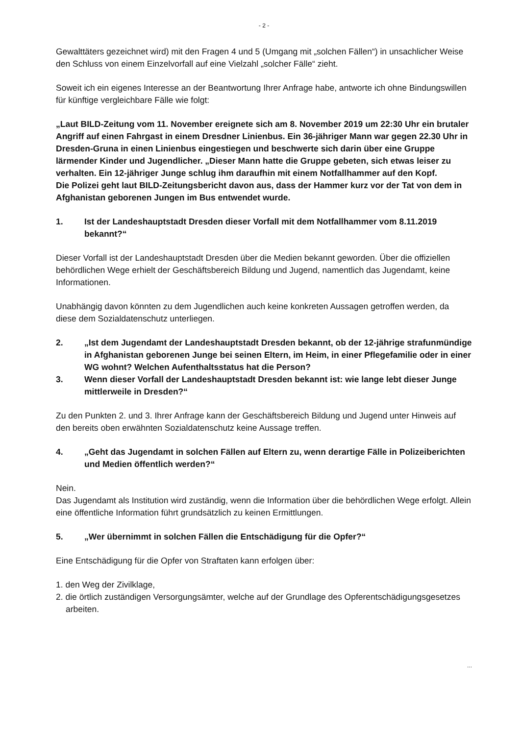- 2 -
Gewalttäters gezeichnet wird) mit den Fragen 4 und 5 (Umgang mit „solchen Fällen“) in unsachlicher Weise den Schluss von einem Einzelvorfall auf eine Vielzahl „solcher Fälle“ zieht.
Soweit ich ein eigenes Interesse an der Beantwortung Ihrer Anfrage habe, antworte ich ohne Bindungswillen für künftige vergleichbare Fälle wie folgt:
„Laut BILD-Zeitung vom 11. November ereignete sich am 8. November 2019 um 22:30 Uhr ein brutaler Angriff auf einen Fahrgast in einem Dresdner Linienbus. Ein 36-jähriger Mann war gegen 22.30 Uhr in Dresden-Gruna in einen Linienbus eingestiegen und beschwerte sich darin über eine Gruppe lärmender Kinder und Jugendlicher. „Dieser Mann hatte die Gruppe gebeten, sich etwas leiser zu verhalten. Ein 12-jähriger Junge schlug ihm daraufhin mit einem Notfallhammer auf den Kopf.
Die Polizei geht laut BILD-Zeitungsbericht davon aus, dass der Hammer kurz vor der Tat von dem in Afghanistan geborenen Jungen im Bus entwendet wurde.
1. Ist der Landeshauptstadt Dresden dieser Vorfall mit dem Notfallhammer vom 8.11.2019 bekannt?“
Dieser Vorfall ist der Landeshauptstadt Dresden über die Medien bekannt geworden. Über die offiziellen behördlichen Wege erhielt der Geschäftsbereich Bildung und Jugend, namentlich das Jugendamt, keine Informationen.
Unabhängig davon könnten zu dem Jugendlichen auch keine konkreten Aussagen getroffen werden, da diese dem Sozialdatenschutz unterliegen.
2. „Ist dem Jugendamt der Landeshauptstadt Dresden bekannt, ob der 12-jährige strafunmündige in Afghanistan geborenen Junge bei seinen Eltern, im Heim, in einer Pflegefamilie oder in einer WG wohnt? Welchen Aufenthaltsstatus hat die Person?
3. Wenn dieser Vorfall der Landeshauptstadt Dresden bekannt ist: wie lange lebt dieser Junge mittlerweile in Dresden?“
Zu den Punkten 2. und 3. Ihrer Anfrage kann der Geschäftsbereich Bildung und Jugend unter Hinweis auf den bereits oben erwähnten Sozialdatenschutz keine Aussage treffen.
4. „Geht das Jugendamt in solchen Fällen auf Eltern zu, wenn derartige Fälle in Polizeiberichten und Medien öffentlich werden?“
Nein.
Das Jugendamt als Institution wird zuständig, wenn die Information über die behördlichen Wege erfolgt. Allein eine öffentliche Information führt grundsätzlich zu keinen Ermittlungen.
5. „Wer übernimmt in solchen Fällen die Entschädigung für die Opfer?“
Eine Entschädigung für die Opfer von Straftaten kann erfolgen über:
1. den Weg der Zivilklage,
2. die örtlich zuständigen Versorgungsämter, welche auf der Grundlage des Opferentschädigungsgesetzes arbeiten.
...